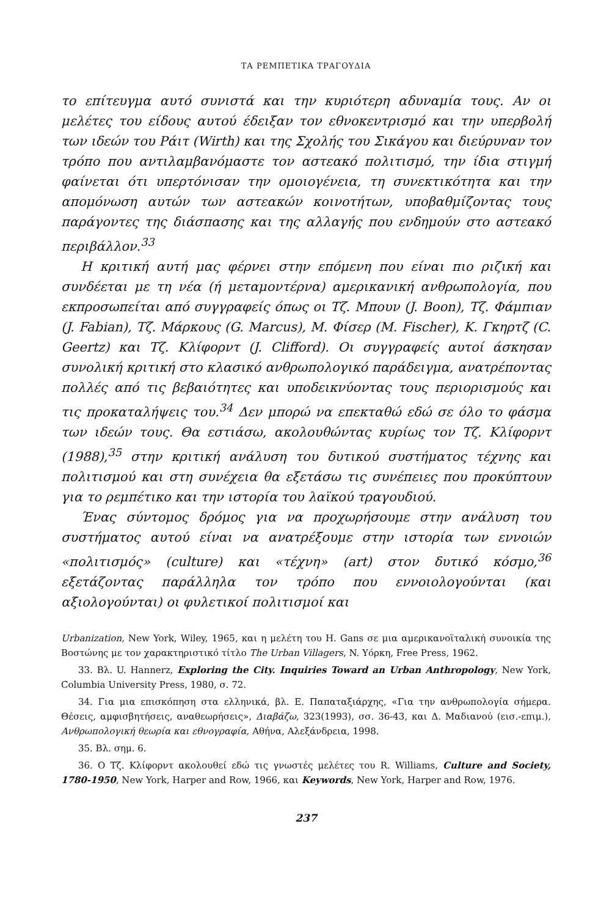ΤΑ ΡΕΜΠΕΤΙΚΑ ΤΡΑΓΟΥΔΙΑ
το επίτευγμα αυτό συνιστά και την κυριότερη αδυναμία τους. Αν οι μελέτες του είδους αυτού έδειξαν τον εθνοκεντρισμό και την υπερβολή των ιδεών του Ράιτ (Wirth) και της Σχολής του Σικάγου και διεύρυναν τον τρόπο που αντιλαμβανόμαστε τον αστεακό πολιτισμό, την ίδια στιγμή φαίνεται ότι υπερτόνισαν την ομοιογένεια, τη συνεκτικότητα και την απομόνωση αυτών των αστεακών κοινοτήτων, υποβαθμίζοντας τους παράγοντες της διάσπασης και της αλλαγής που ενδημούν στο αστεακό περιβάλλον.<sup>33</sup>
Η κριτική αυτή μας φέρνει στην επόμενη που είναι πιο ριζική και συνδέεται με τη νέα (ή μεταμοντέρνα) αμερικανική ανθρωπολογία, που εκπροσωπείται από συγγραφείς όπως οι Τζ. Μπουν (J. Boon), Τζ. Φάμπιαν (J. Fabian), Τζ. Μάρκους (G. Marcus), Μ. Φίσερ (M. Fischer), Κ. Γκηρτζ (C. Geertz) και Τζ. Κλίφορντ (J. Clifford). Οι συγγραφείς αυτοί άσκησαν συνολική κριτική στο κλασικό ανθρωπολογικό παράδειγμα, ανατρέποντας πολλές από τις βεβαιότητες και υποδεικνύοντας τους περιορισμούς και τις προκαταλήψεις του.<sup>34</sup> Δεν μπορώ να επεκταθώ εδώ σε όλο το φάσμα των ιδεών τους. Θα εστιάσω, ακολουθώντας κυρίως τον Τζ. Κλίφορντ (1988),<sup>35</sup> στην κριτική ανάλυση του δυτικού συστήματος τέχνης και πολιτισμού και στη συνέχεια θα εξετάσω τις συνέπειες που προκύπτουν για το ρεμπέτικο και την ιστορία του λαϊκού τραγουδιού.
Ένας σύντομος δρόμος για να προχωρήσουμε στην ανάλυση του συστήματος αυτού είναι να ανατρέξουμε στην ιστορία των εννοιών «πολιτισμός» (culture) και «τέχνη» (art) στον δυτικό κόσμο,<sup>36</sup> εξετάζοντας παράλληλα τον τρόπο που εννοιολογούνται (και αξιολογούνται) οι φυλετικοί πολιτισμοί και
Urbanization, New York, Wiley, 1965, και η μελέτη του H. Gans σε μια αμερικανοϊταλική συνοικία της Βοστώνης με τον χαρακτηριστικό τίτλο The Urban Villagers, N. Υόρκη, Free Press, 1962.
33. Βλ. U. Hannerz, Exploring the City. Inquiries Toward an Urban Anthropology, New York, Columbia University Press, 1980, σ. 72.
34. Για μια επισκόπηση στα ελληνικά, βλ. Ε. Παπαταξιάρχης, «Για την ανθρωπολογία σήμερα. Θέσεις, αμφισβητήσεις, αναθεωρήσεις», Διαβάζω, 323(1993), σσ. 36-43, και Δ. Μαδιανού (εισ.-επιμ.), Ανθρωπολογική θεωρία και εθνογραφία, Αθήνα, Αλεξάνδρεια, 1998.
35. Βλ. σημ. 6.
36. Ο Τζ. Κλίφορντ ακολουθεί εδώ τις γνωστές μελέτες του R. Williams, Culture and Society, 1780-1950, New York, Harper and Row, 1966, και Keywords, New York, Harper and Row, 1976.
237